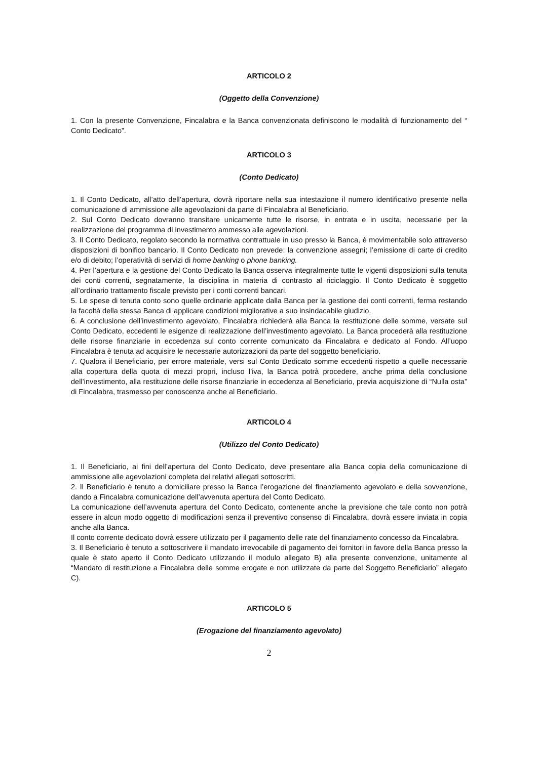ARTICOLO 2
(Oggetto della Convenzione)
1. Con la presente Convenzione, Fincalabra e la Banca convenzionata definiscono le modalità di funzionamento del “ Conto Dedicato”.
ARTICOLO 3
(Conto Dedicato)
1. Il Conto Dedicato, all’atto dell’apertura, dovrà riportare nella sua intestazione il numero identificativo presente nella comunicazione di ammissione alle agevolazioni da parte di Fincalabra al Beneficiario.
2. Sul Conto Dedicato dovranno transitare unicamente tutte le risorse, in entrata e in uscita, necessarie per la realizzazione del programma di investimento ammesso alle agevolazioni.
3. Il Conto Dedicato, regolato secondo la normativa contrattuale in uso presso la Banca, è movimentabile solo attraverso disposizioni di bonifico bancario. Il Conto Dedicato non prevede: la convenzione assegni; l’emissione di carte di credito e/o di debito; l’operatività di servizi di home banking o phone banking.
4. Per l’apertura e la gestione del Conto Dedicato la Banca osserva integralmente tutte le vigenti disposizioni sulla tenuta dei conti correnti, segnatamente, la disciplina in materia di contrasto al riciclaggio. Il Conto Dedicato è soggetto all’ordinario trattamento fiscale previsto per i conti correnti bancari.
5. Le spese di tenuta conto sono quelle ordinarie applicate dalla Banca per la gestione dei conti correnti, ferma restando la facoltà della stessa Banca di applicare condizioni migliorative a suo insindacabile giudizio.
6. A conclusione dell’investimento agevolato, Fincalabra richiederà alla Banca la restituzione delle somme, versate sul Conto Dedicato, eccedenti le esigenze di realizzazione dell’investimento agevolato. La Banca procederà alla restituzione delle risorse finanziarie in eccedenza sul conto corrente comunicato da Fincalabra e dedicato al Fondo. All’uopo Fincalabra è tenuta ad acquisire le necessarie autorizzazioni da parte del soggetto beneficiario.
7. Qualora il Beneficiario, per errore materiale, versi sul Conto Dedicato somme eccedenti rispetto a quelle necessarie alla copertura della quota di mezzi propri, incluso l’iva, la Banca potrà procedere, anche prima della conclusione dell’investimento, alla restituzione delle risorse finanziarie in eccedenza al Beneficiario, previa acquisizione di “Nulla osta” di Fincalabra, trasmesso per conoscenza anche al Beneficiario.
ARTICOLO 4
(Utilizzo del Conto Dedicato)
1. Il Beneficiario, ai fini dell’apertura del Conto Dedicato, deve presentare alla Banca copia della comunicazione di ammissione alle agevolazioni completa dei relativi allegati sottoscritti.
2. Il Beneficiario è tenuto a domiciliare presso la Banca l’erogazione del finanziamento agevolato e della sovvenzione, dando a Fincalabra comunicazione dell’avvenuta apertura del Conto Dedicato.
La comunicazione dell’avvenuta apertura del Conto Dedicato, contenente anche la previsione che tale conto non potrà essere in alcun modo oggetto di modificazioni senza il preventivo consenso di Fincalabra, dovrà essere inviata in copia anche alla Banca.
Il conto corrente dedicato dovrà essere utilizzato per il pagamento delle rate del finanziamento concesso da Fincalabra.
3. Il Beneficiario è tenuto a sottoscrivere il mandato irrevocabile di pagamento dei fornitori in favore della Banca presso la quale è stato aperto il Conto Dedicato utilizzando il modulo allegato B) alla presente convenzione, unitamente al “Mandato di restituzione a Fincalabra delle somme erogate e non utilizzate da parte del Soggetto Beneficiario” allegato C).
ARTICOLO 5
(Erogazione del finanziamento agevolato)
2